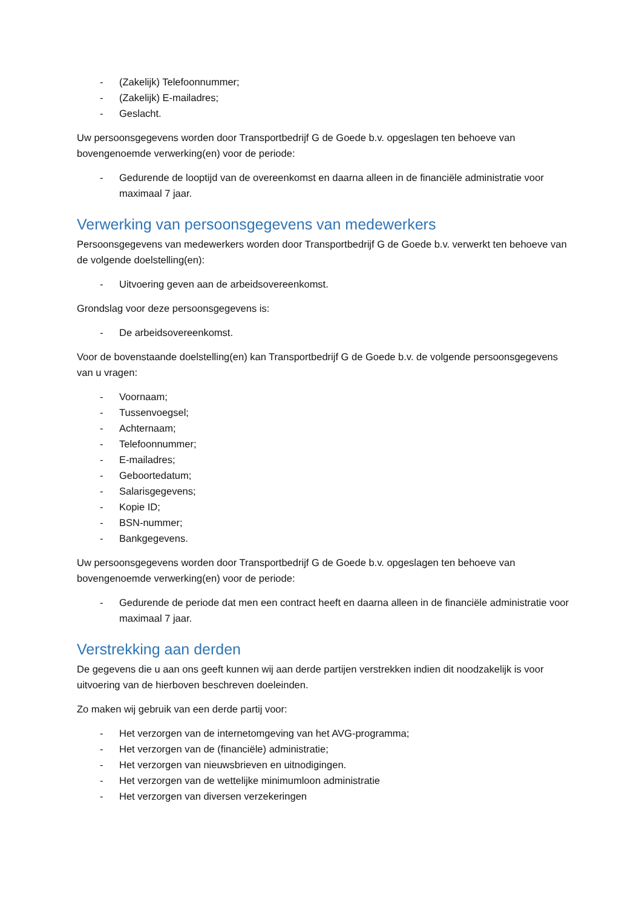- (Zakelijk) Telefoonnummer;
- (Zakelijk) E-mailadres;
- Geslacht.
Uw persoonsgegevens worden door Transportbedrijf G de Goede b.v. opgeslagen ten behoeve van bovengenoemde verwerking(en) voor de periode:
- Gedurende de looptijd van de overeenkomst en daarna alleen in de financiële administratie voor maximaal 7 jaar.
Verwerking van persoonsgegevens van medewerkers
Persoonsgegevens van medewerkers worden door Transportbedrijf G de Goede b.v. verwerkt ten behoeve van de volgende doelstelling(en):
- Uitvoering geven aan de arbeidsovereenkomst.
Grondslag voor deze persoonsgegevens is:
- De arbeidsovereenkomst.
Voor de bovenstaande doelstelling(en) kan Transportbedrijf G de Goede b.v. de volgende persoonsgegevens van u vragen:
- Voornaam;
- Tussenvoegsel;
- Achternaam;
- Telefoonnummer;
- E-mailadres;
- Geboortedatum;
- Salarisgegevens;
- Kopie ID;
- BSN-nummer;
- Bankgegevens.
Uw persoonsgegevens worden door Transportbedrijf G de Goede b.v. opgeslagen ten behoeve van bovengenoemde verwerking(en) voor de periode:
- Gedurende de periode dat men een contract heeft en daarna alleen in de financiële administratie voor maximaal 7 jaar.
Verstrekking aan derden
De gegevens die u aan ons geeft kunnen wij aan derde partijen verstrekken indien dit noodzakelijk is voor uitvoering van de hierboven beschreven doeleinden.
Zo maken wij gebruik van een derde partij voor:
- Het verzorgen van de internetomgeving van het AVG-programma;
- Het verzorgen van de (financiële) administratie;
- Het verzorgen van nieuwsbrieven en uitnodigingen.
- Het verzorgen van de wettelijke minimumloon administratie
- Het verzorgen van diversen verzekeringen